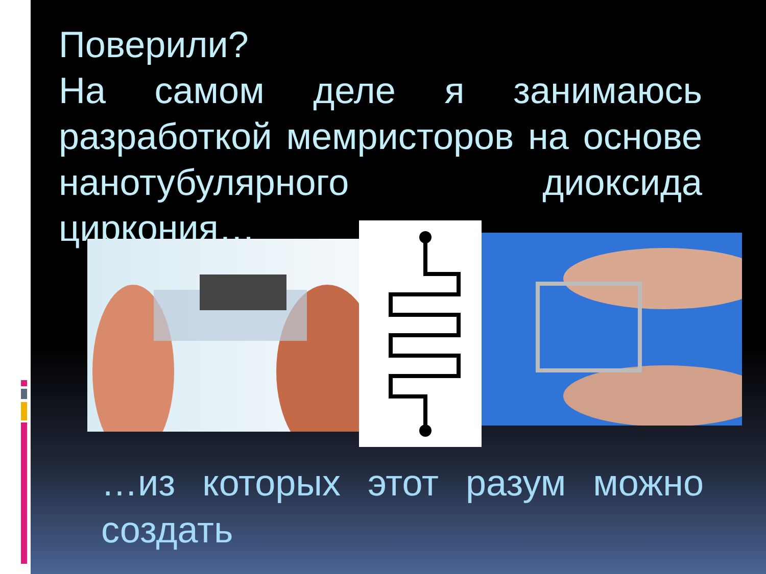Поверили?
На самом деле я занимаюсь разработкой мемристоров на основе нанотубулярного диоксида циркония…
…из которых этот разум можно создать